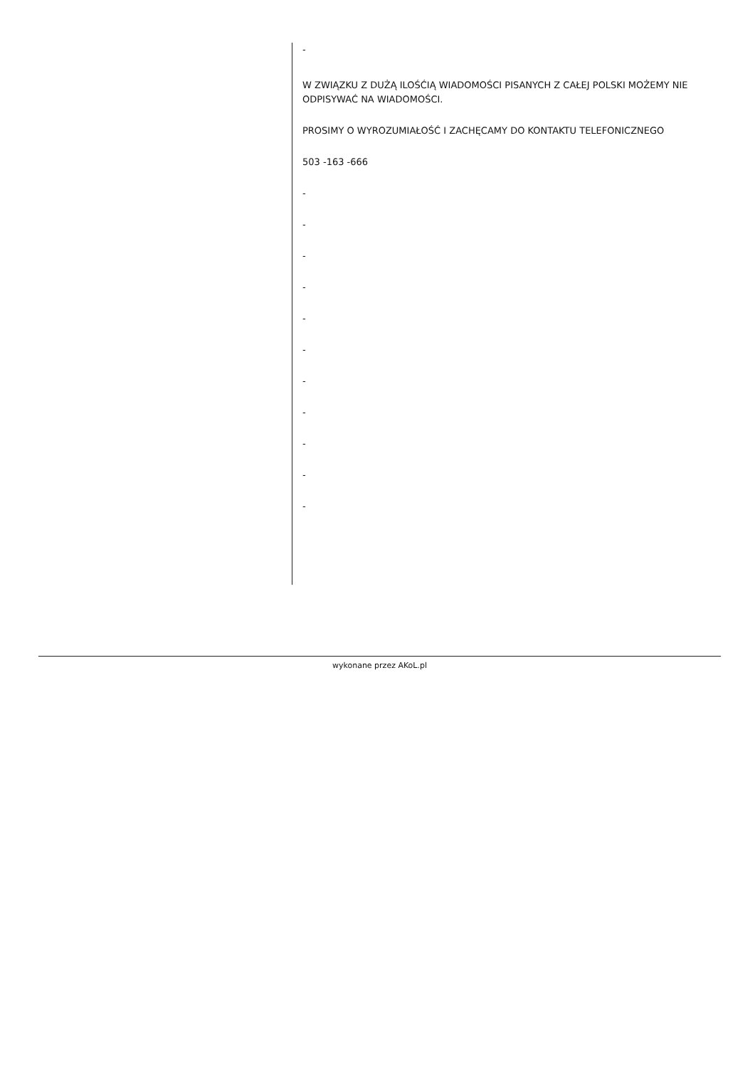-
W ZWIĄZKU Z DUŻĄ ILOŚĆIĄ WIADOMOŚCI PISANYCH Z CAŁEJ POLSKI MOŻEMY NIE ODPISYWAĆ NA WIADOMOŚCI.
PROSIMY O WYROZUMIAŁOŚĆ I ZACHĘCAMY DO KONTAKTU TELEFONICZNEGO
503 -163 -666
-
-
-
-
-
-
-
-
-
-
-
wykonane przez AKoL.pl